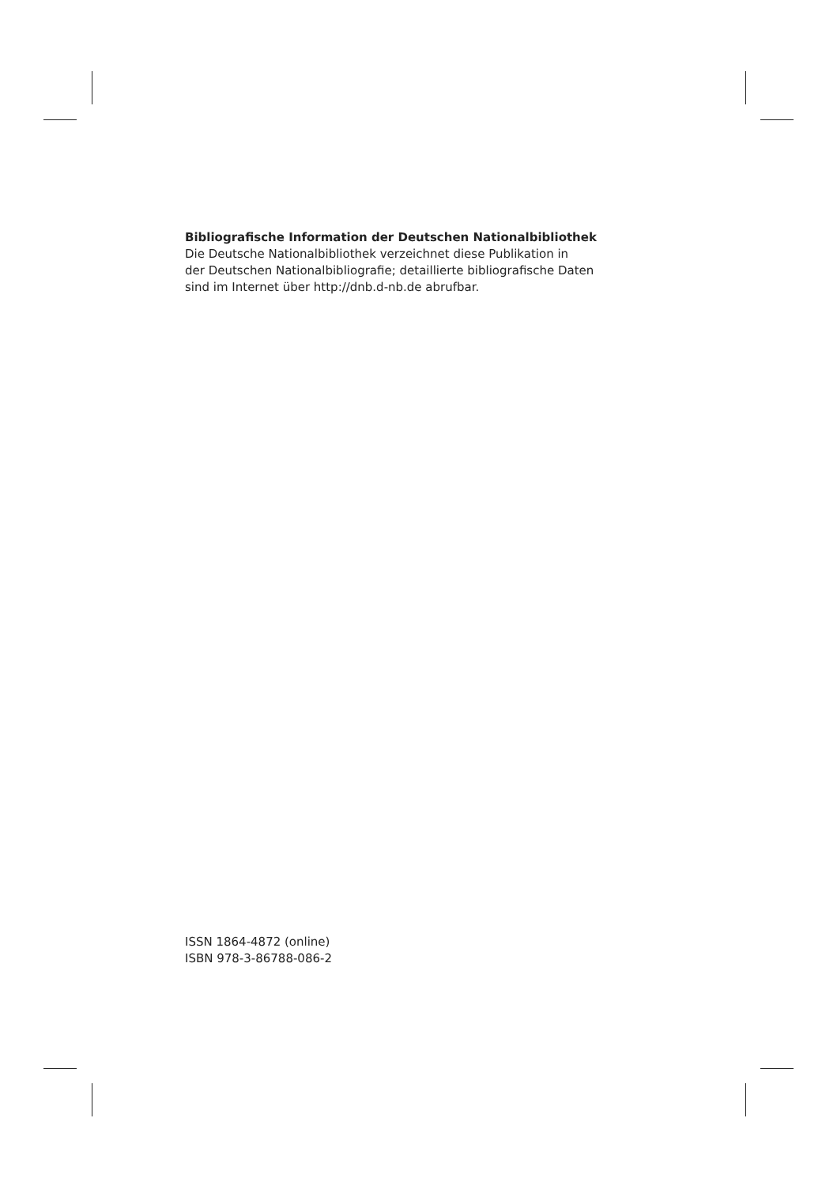Bibliografische Information der Deutschen Nationalbibliothek
Die Deutsche Nationalbibliothek verzeichnet diese Publikation in
der Deutschen Nationalbibliografie; detaillierte bibliografische Daten
sind im Internet über http://dnb.d-nb.de abrufbar.
ISSN 1864-4872 (online)
ISBN 978-3-86788-086-2